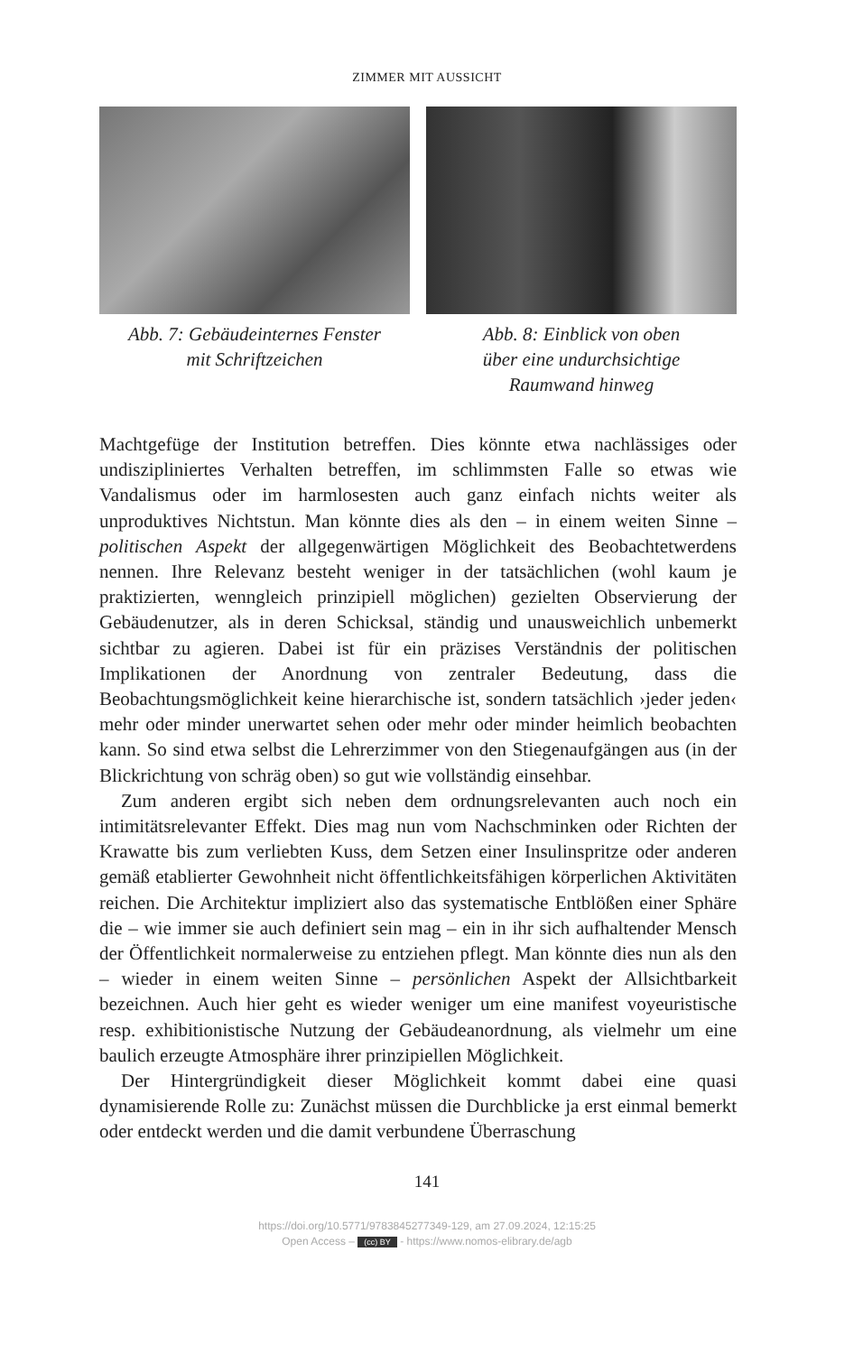ZIMMER MIT AUSSICHT
Abb. 7: Gebäudeinternes Fenster
mit Schriftzeichen
Abb. 8: Einblick von oben
über eine undurchsichtige
Raumwand hinweg
Machtgefüge der Institution betreffen. Dies könnte etwa nachlässiges oder undiszipliniertes Verhalten betreffen, im schlimmsten Falle so etwas wie Vandalismus oder im harmlosesten auch ganz einfach nichts weiter als unproduktives Nichtstun. Man könnte dies als den – in einem weiten Sinne – politischen Aspekt der allgegenwärtigen Möglichkeit des Beobachtetwerdens nennen. Ihre Relevanz besteht weniger in der tatsächlichen (wohl kaum je praktizierten, wenngleich prinzipiell möglichen) gezielten Observierung der Gebäudenutzer, als in deren Schicksal, ständig und unausweichlich unbemerkt sichtbar zu agieren. Dabei ist für ein präzises Verständnis der politischen Implikationen der Anordnung von zentraler Bedeutung, dass die Beobachtungsmöglichkeit keine hierarchische ist, sondern tatsächlich ›jeder jeden‹ mehr oder minder unerwartet sehen oder mehr oder minder heimlich beobachten kann. So sind etwa selbst die Lehrerzimmer von den Stiegenaufgängen aus (in der Blickrichtung von schräg oben) so gut wie vollständig einsehbar.
Zum anderen ergibt sich neben dem ordnungsrelevanten auch noch ein intimitätsrelevanter Effekt. Dies mag nun vom Nachschminken oder Richten der Krawatte bis zum verliebten Kuss, dem Setzen einer Insulinspritze oder anderen gemäß etablierter Gewohnheit nicht öffentlichkeitsfähigen körperlichen Aktivitäten reichen. Die Architektur impliziert also das systematische Entblößen einer Sphäre die – wie immer sie auch definiert sein mag – ein in ihr sich aufhaltender Mensch der Öffentlichkeit normalerweise zu entziehen pflegt. Man könnte dies nun als den – wieder in einem weiten Sinne – persönlichen Aspekt der Allsichtbarkeit bezeichnen. Auch hier geht es wieder weniger um eine manifest voyeuristische resp. exhibitionistische Nutzung der Gebäudeanordnung, als vielmehr um eine baulich erzeugte Atmosphäre ihrer prinzipiellen Möglichkeit.
Der Hintergründigkeit dieser Möglichkeit kommt dabei eine quasi dynamisierende Rolle zu: Zunächst müssen die Durchblicke ja erst einmal bemerkt oder entdeckt werden und die damit verbundene Überraschung
141
https://doi.org/10.5771/9783845277349-129, am 27.09.2024, 12:15:25
Open Access – (cc) BY - https://www.nomos-elibrary.de/agb